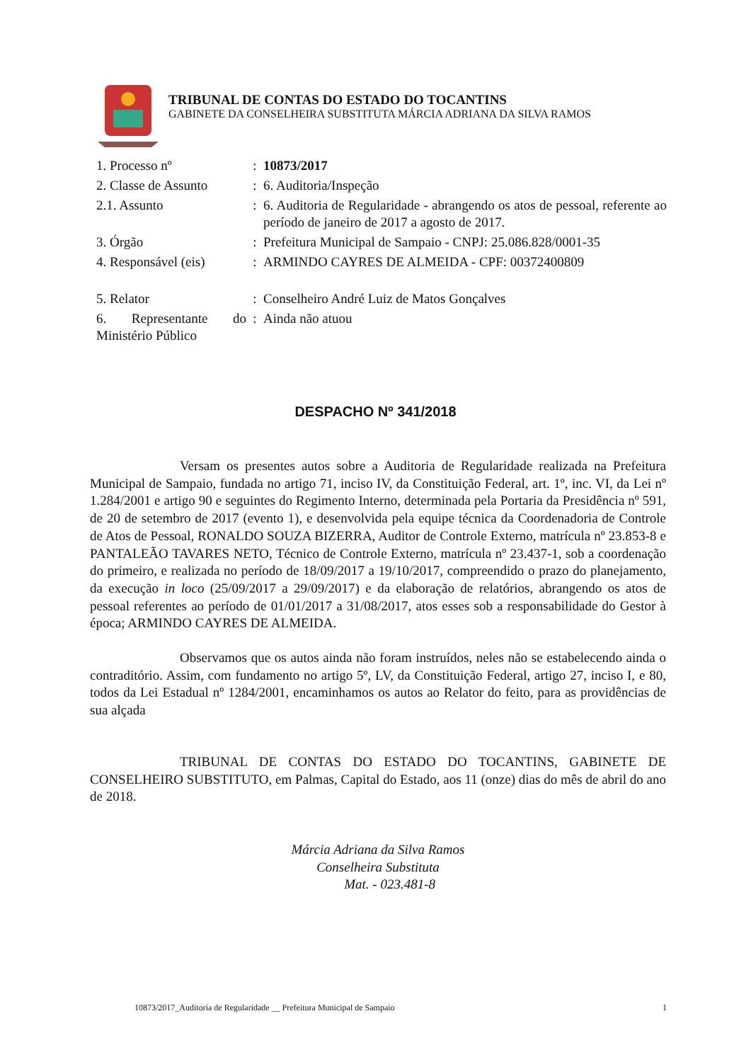TRIBUNAL DE CONTAS DO ESTADO DO TOCANTINS
GABINETE DA CONSELHEIRA SUBSTITUTA MÁRCIA ADRIANA DA SILVA RAMOS
| 1. Processo nº | : | 10873/2017 |
| 2. Classe de Assunto | : | 6. Auditoria/Inspeção |
| 2.1. Assunto | : | 6. Auditoria de Regularidade - abrangendo os atos de pessoal, referente ao período de janeiro de 2017 a agosto de 2017. |
| 3. Órgão | : | Prefeitura Municipal de Sampaio - CNPJ: 25.086.828/0001-35 |
| 4. Responsável (eis) | : | ARMINDO CAYRES DE ALMEIDA - CPF: 00372400809 |
| 5. Relator | : | Conselheiro André Luiz de Matos Gonçalves |
| 6. Representante do Ministério Público | : | Ainda não atuou |
DESPACHO Nº 341/2018
Versam os presentes autos sobre a Auditoria de Regularidade realizada na Prefeitura Municipal de Sampaio, fundada no artigo 71, inciso IV, da Constituição Federal, art. 1º, inc. VI, da Lei nº 1.284/2001 e artigo 90 e seguintes do Regimento Interno, determinada pela Portaria da Presidência nº 591, de 20 de setembro de 2017 (evento 1), e desenvolvida pela equipe técnica da Coordenadoria de Controle de Atos de Pessoal, RONALDO SOUZA BIZERRA, Auditor de Controle Externo, matrícula nº 23.853-8 e PANTALEÃO TAVARES NETO, Técnico de Controle Externo, matrícula nº 23.437-1, sob a coordenação do primeiro, e realizada no período de 18/09/2017 a 19/10/2017, compreendido o prazo do planejamento, da execução in loco (25/09/2017 a 29/09/2017) e da elaboração de relatórios, abrangendo os atos de pessoal referentes ao período de 01/01/2017 a 31/08/2017, atos esses sob a responsabilidade do Gestor à época; ARMINDO CAYRES DE ALMEIDA.
Observamos que os autos ainda não foram instruídos, neles não se estabelecendo ainda o contraditório. Assim, com fundamento no artigo 5º, LV, da Constituição Federal, artigo 27, inciso I, e 80, todos da Lei Estadual nº 1284/2001, encaminhamos os autos ao Relator do feito, para as providências de sua alçada
TRIBUNAL DE CONTAS DO ESTADO DO TOCANTINS, GABINETE DE CONSELHEIRO SUBSTITUTO, em Palmas, Capital do Estado, aos 11 (onze) dias do mês de abril do ano de 2018.
Márcia Adriana da Silva Ramos
Conselheira Substituta
Mat. - 023.481-8
10873/2017_Auditoria de Regularidade __ Prefeitura Municipal de Sampaio 1